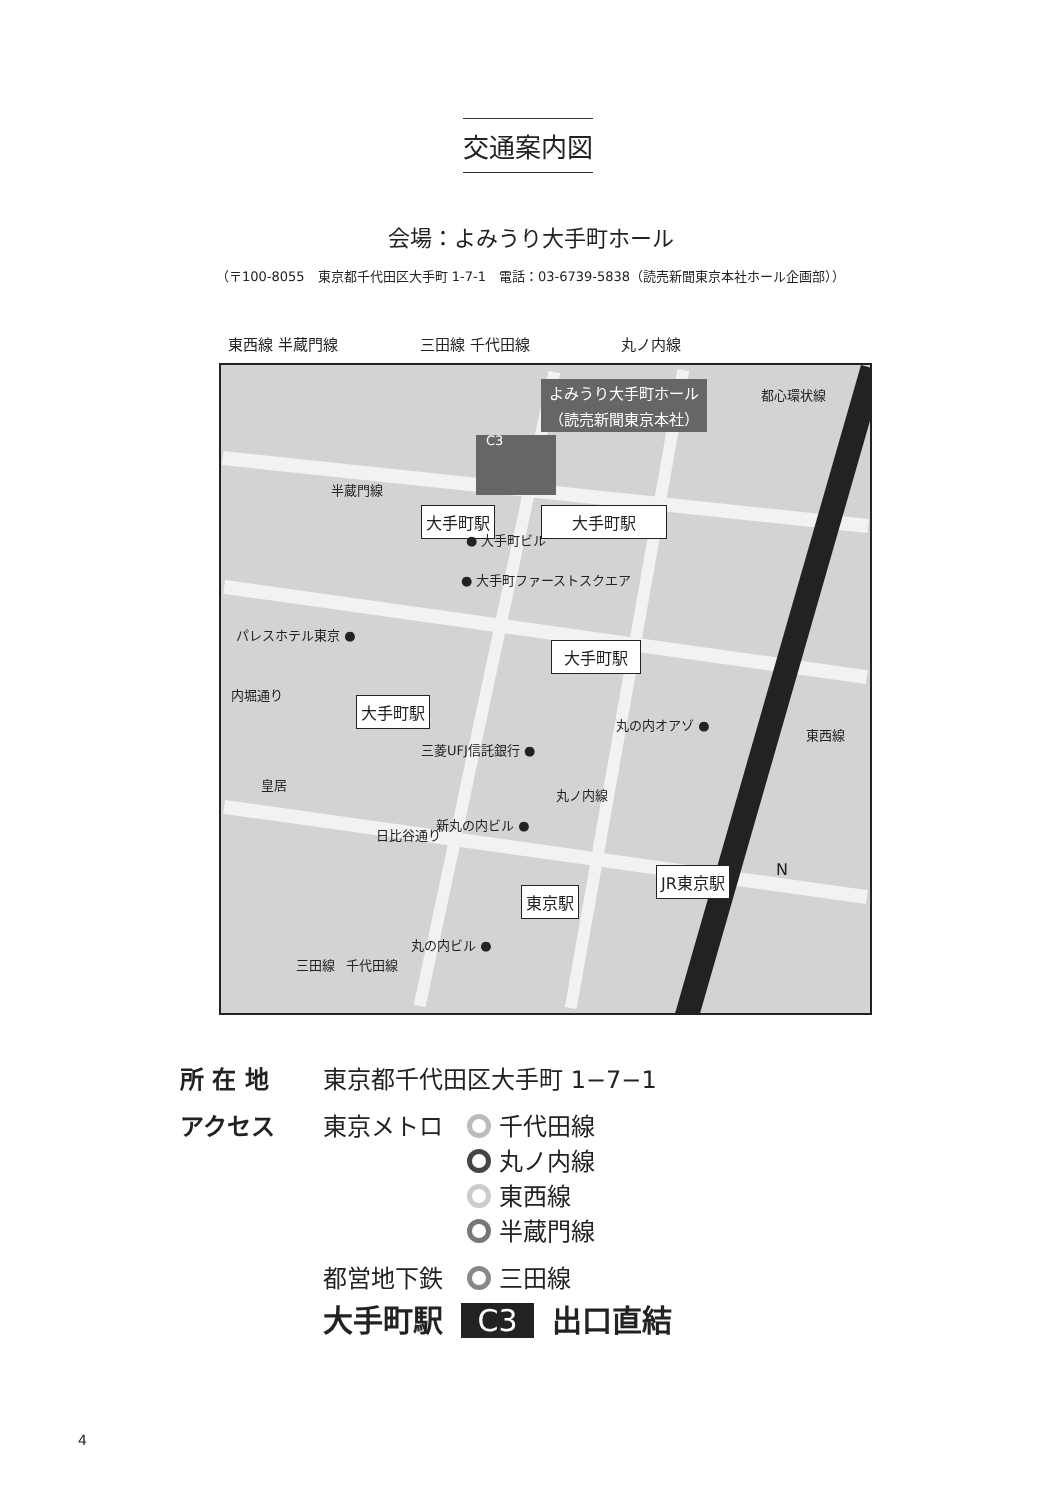交通案内図
会場：よみうり大手町ホール
（〒100-8055　東京都千代田区大手町 1-7-1　電話：03-6739-5838（読売新聞東京本社ホール企画部））
東西線 半蔵門線 三田線 千代田線 丸ノ内線
C3
よみうり大手町ホール
（読売新聞東京本社）
都心環状線
半蔵門線
大手町駅 大手町駅
● 大手町ビル
● 大手町ファーストスクエア
パレスホテル東京 ●
大手町駅
大手町駅
内堀通り
丸の内オアゾ ●
東西線
三菱UFJ信託銀行 ●
皇居
丸ノ内線
新丸の内ビル ●
日比谷通り
N
東京駅
JR東京駅
丸の内ビル ●
三田線 千代田線
所 在 地 東京都千代田区大手町 1−7−1
アクセス 東京メトロ　 千代田線
　　　　　　 丸ノ内線
　　　　　　 東西線
　　　　　　 半蔵門線
都営地下鉄　 三田線
大手町駅 C3 出口直結
4